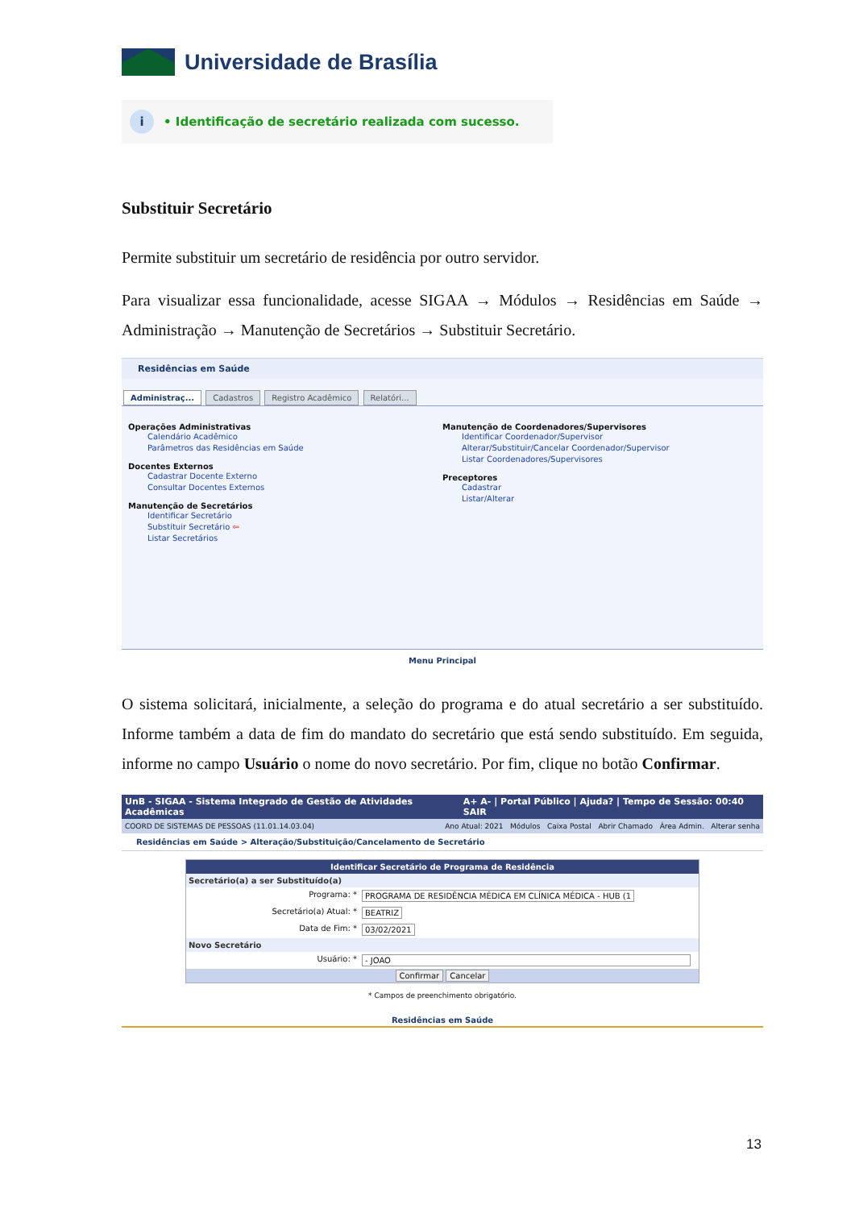Universidade de Brasília
i
• Identificação de secretário realizada com sucesso.
Substituir Secretário
Permite substituir um secretário de residência por outro servidor.
Para visualizar essa funcionalidade, acesse SIGAA → Módulos → Residências em Saúde → Administração → Manutenção de Secretários → Substituir Secretário.
Residências em Saúde
Administraç... Cadastros Registro Acadêmico Relatóri...
Operações Administrativas
Calendário Acadêmico
Parâmetros das Residências em Saúde
Docentes Externos
Cadastrar Docente Externo
Consultar Docentes Externos
Manutenção de Secretários
Identificar Secretário
Substituir Secretário ⇦
Listar Secretários
Manutenção de Coordenadores/Supervisores
Identificar Coordenador/Supervisor
Alterar/Substituir/Cancelar Coordenador/Supervisor
Listar Coordenadores/Supervisores
Preceptores
Cadastrar
Listar/Alterar
Menu Principal
O sistema solicitará, inicialmente, a seleção do programa e do atual secretário a ser substituído. Informe também a data de fim do mandato do secretário que está sendo substituído. Em seguida, informe no campo Usuário o nome do novo secretário. Por fim, clique no botão Confirmar.
UnB - SIGAA - Sistema Integrado de Gestão de Atividades Acadêmicas A+ A- | Portal Público | Ajuda? | Tempo de Sessão: 00:40 SAIR
COORD DE SISTEMAS DE PESSOAS (11.01.14.03.04) Ano Atual: 2021 Módulos Caixa Postal Abrir Chamado Área Admin. Alterar senha
Residências em Saúde > Alteração/Substituição/Cancelamento de Secretário
Identificar Secretário de Programa de Residência
Secretário(a) a ser Substituído(a)
Programa: * PROGRAMA DE RESIDÊNCIA MÉDICA EM CLÍNICA MÉDICA - HUB (1
Secretário(a) Atual: * BEATRIZ
Data de Fim: * 03/02/2021
Novo Secretário
Usuário: * - JOAO
Confirmar Cancelar
* Campos de preenchimento obrigatório.
Residências em Saúde
13